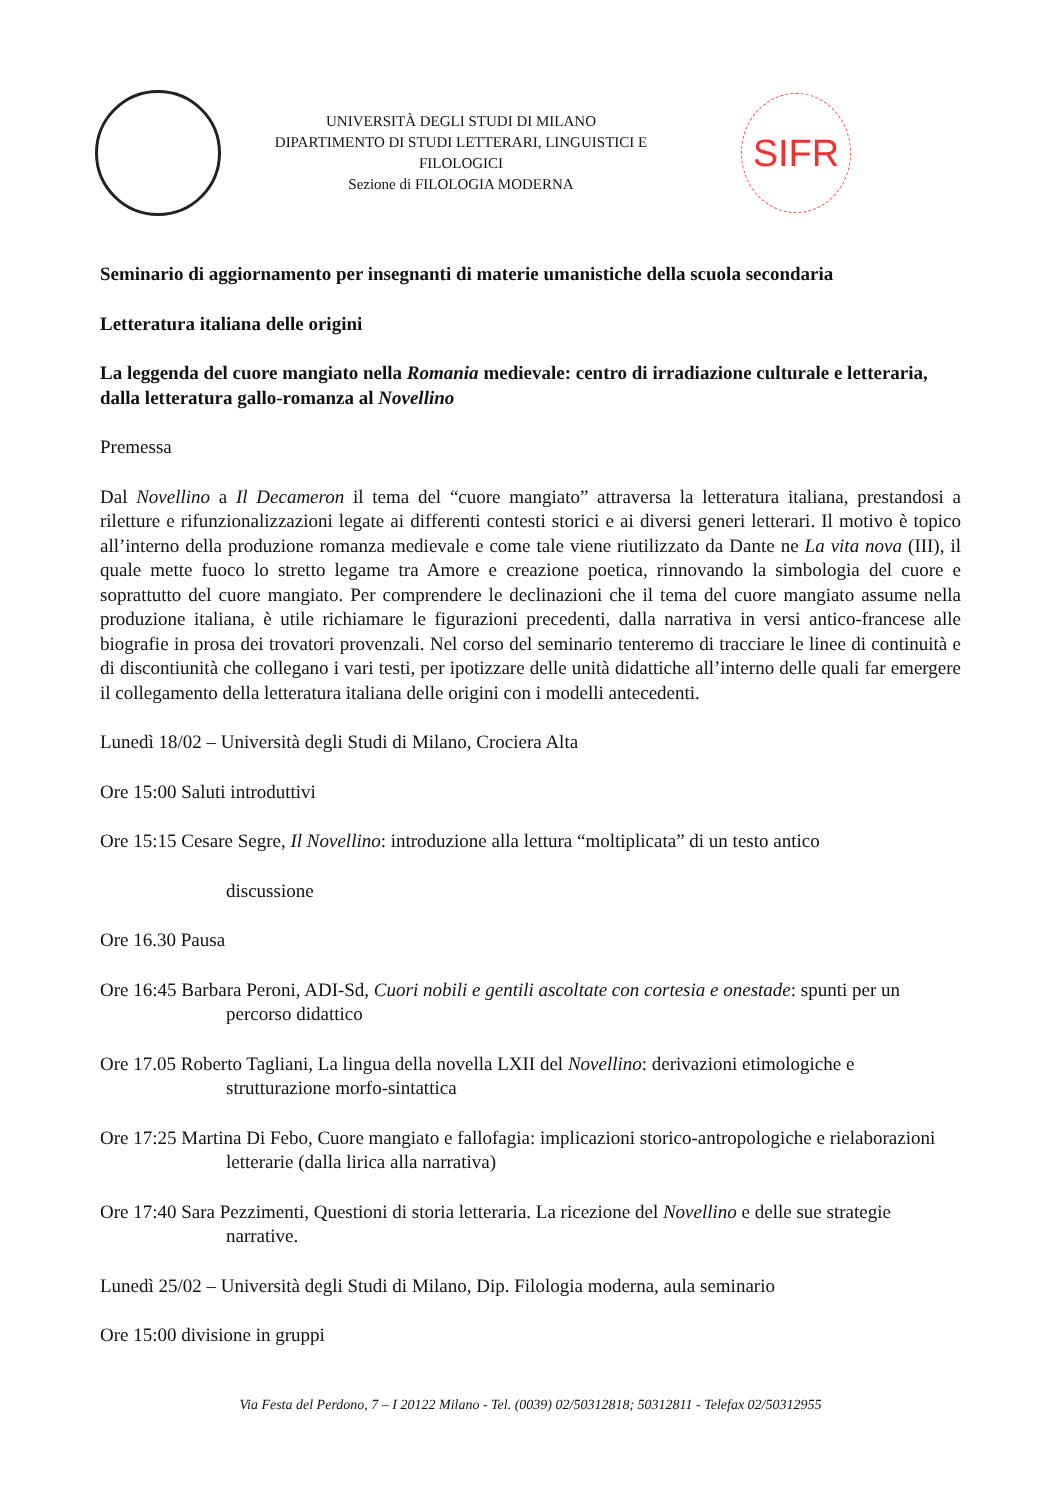UNIVERSITÀ DEGLI STUDI DI MILANO
DIPARTIMENTO DI STUDI LETTERARI, LINGUISTICI E FILOLOGICI
Sezione di FILOLOGIA MODERNA
SIFR
Seminario di aggiornamento per insegnanti di materie umanistiche della scuola secondaria
Letteratura italiana delle origini
La leggenda del cuore mangiato nella Romania medievale: centro di irradiazione culturale e letteraria, dalla letteratura gallo-romanza al Novellino
Premessa
Dal Novellino a Il Decameron il tema del “cuore mangiato” attraversa la letteratura italiana, prestandosi a riletture e rifunzionalizzazioni legate ai differenti contesti storici e ai diversi generi letterari. Il motivo è topico all’interno della produzione romanza medievale e come tale viene riutilizzato da Dante ne La vita nova (III), il quale mette fuoco lo stretto legame tra Amore e creazione poetica, rinnovando la simbologia del cuore e soprattutto del cuore mangiato. Per comprendere le declinazioni che il tema del cuore mangiato assume nella produzione italiana, è utile richiamare le figurazioni precedenti, dalla narrativa in versi antico-francese alle biografie in prosa dei trovatori provenzali. Nel corso del seminario tenteremo di tracciare le linee di continuità e di discontiunità che collegano i vari testi, per ipotizzare delle unità didattiche all’interno delle quali far emergere il collegamento della letteratura italiana delle origini con i modelli antecedenti.
Lunedì 18/02 – Università degli Studi di Milano, Crociera Alta
Ore 15:00 Saluti introduttivi
Ore 15:15 Cesare Segre, Il Novellino: introduzione alla lettura “moltiplicata” di un testo antico
discussione
Ore 16.30 Pausa
Ore 16:45 Barbara Peroni, ADI-Sd, Cuori nobili e gentili ascoltate con cortesia e onestade: spunti per un percorso didattico
Ore 17.05 Roberto Tagliani, La lingua della novella LXII del Novellino: derivazioni etimologiche e strutturazione morfo-sintattica
Ore 17:25 Martina Di Febo, Cuore mangiato e fallofagia: implicazioni storico-antropologiche e rielaborazioni letterarie (dalla lirica alla narrativa)
Ore 17:40 Sara Pezzimenti, Questioni di storia letteraria. La ricezione del Novellino e delle sue strategie narrative.
Lunedì 25/02 – Università degli Studi di Milano, Dip. Filologia moderna, aula seminario
Ore 15:00 divisione in gruppi
Via Festa del Perdono, 7 – I 20122 Milano - Tel. (0039) 02/50312818; 50312811 - Telefax 02/50312955